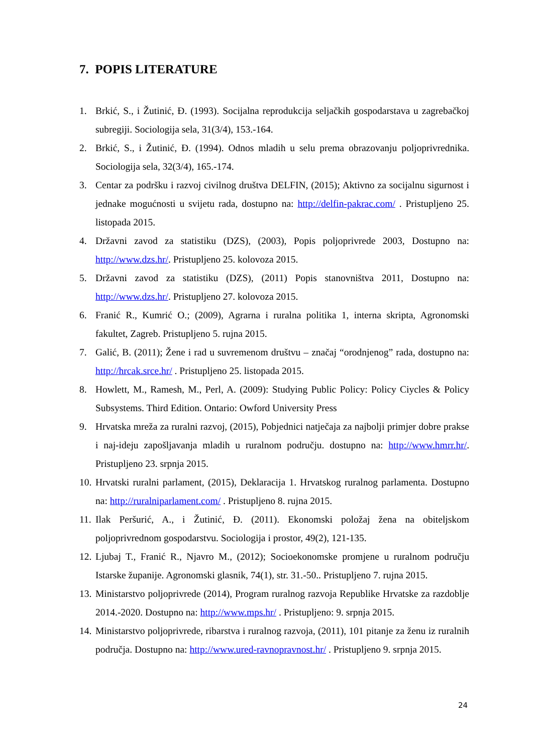7. POPIS LITERATURE
1. Brkić, S., i Žutinić, Đ. (1993). Socijalna reprodukcija seljačkih gospodarstava u zagrebačkoj subregiji. Sociologija sela, 31(3/4), 153.-164.
2. Brkić, S., i Žutinić, Đ. (1994). Odnos mladih u selu prema obrazovanju poljoprivrednika. Sociologija sela, 32(3/4), 165.-174.
3. Centar za podršku i razvoj civilnog društva DELFIN, (2015); Aktivno za socijalnu sigurnost i jednake mogućnosti u svijetu rada, dostupno na: http://delfin-pakrac.com/ . Pristupljeno 25. listopada 2015.
4. Državni zavod za statistiku (DZS), (2003), Popis poljoprivrede 2003, Dostupno na: http://www.dzs.hr/. Pristupljeno 25. kolovoza 2015.
5. Državni zavod za statistiku (DZS), (2011) Popis stanovništva 2011, Dostupno na: http://www.dzs.hr/. Pristupljeno 27. kolovoza 2015.
6. Franić R., Kumrić O.; (2009), Agrarna i ruralna politika 1, interna skripta, Agronomski fakultet, Zagreb. Pristupljeno 5. rujna 2015.
7. Galić, B. (2011); Žene i rad u suvremenom društvu – značaj “orodnjenog” rada, dostupno na: http://hrcak.srce.hr/ . Pristupljeno 25. listopada 2015.
8. Howlett, M., Ramesh, M., Perl, A. (2009): Studying Public Policy: Policy Ciycles & Policy Subsystems. Third Edition. Ontario: Owford University Press
9. Hrvatska mreža za ruralni razvoj, (2015), Pobjednici natječaja za najbolji primjer dobre prakse i naj-ideju zapošljavanja mladih u ruralnom području. dostupno na: http://www.hmrr.hr/. Pristupljeno 23. srpnja 2015.
10. Hrvatski ruralni parlament, (2015), Deklaracija 1. Hrvatskog ruralnog parlamenta. Dostupno na: http://ruralniparlament.com/ . Pristupljeno 8. rujna 2015.
11. Ilak Peršurić, A., i Žutinić, Đ. (2011). Ekonomski položaj žena na obiteljskom poljoprivrednom gospodarstvu. Sociologija i prostor, 49(2), 121-135.
12. Ljubaj T., Franić R., Njavro M., (2012); Socioekonomske promjene u ruralnom području Istarske županije. Agronomski glasnik, 74(1), str. 31.-50.. Pristupljeno 7. rujna 2015.
13. Ministarstvo poljoprivrede (2014), Program ruralnog razvoja Republike Hrvatske za razdoblje 2014.-2020. Dostupno na: http://www.mps.hr/ . Pristupljeno: 9. srpnja 2015.
14. Ministarstvo poljoprivrede, ribarstva i ruralnog razvoja, (2011), 101 pitanje za ženu iz ruralnih područja. Dostupno na: http://www.ured-ravnopravnost.hr/ . Pristupljeno 9. srpnja 2015.
24